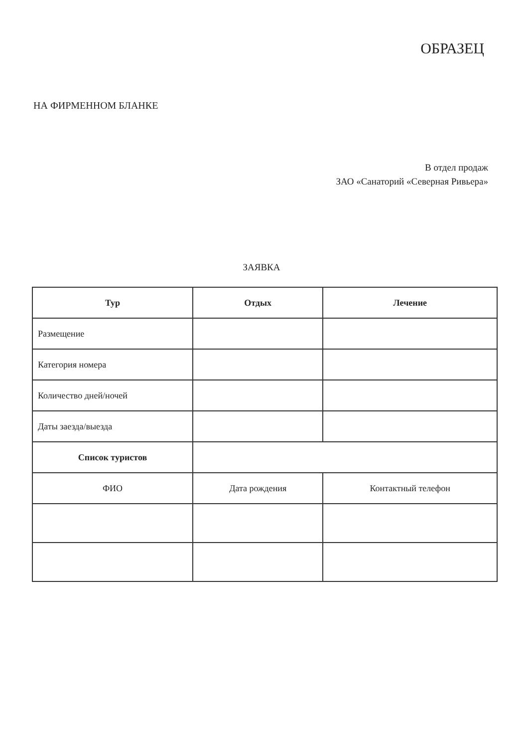ОБРАЗЕЦ
НА ФИРМЕННОМ БЛАНКЕ
В отдел продаж
ЗАО «Санаторий «Северная Ривьера»
ЗАЯВКА
| Тур | Отдых | Лечение |
| --- | --- | --- |
| Размещение | | |
| Категория номера | | |
| Количество дней/ночей | | |
| Даты заезда/выезда | | |
| Список туристов | | |
| ФИО | Дата рождения | Контактный телефон |